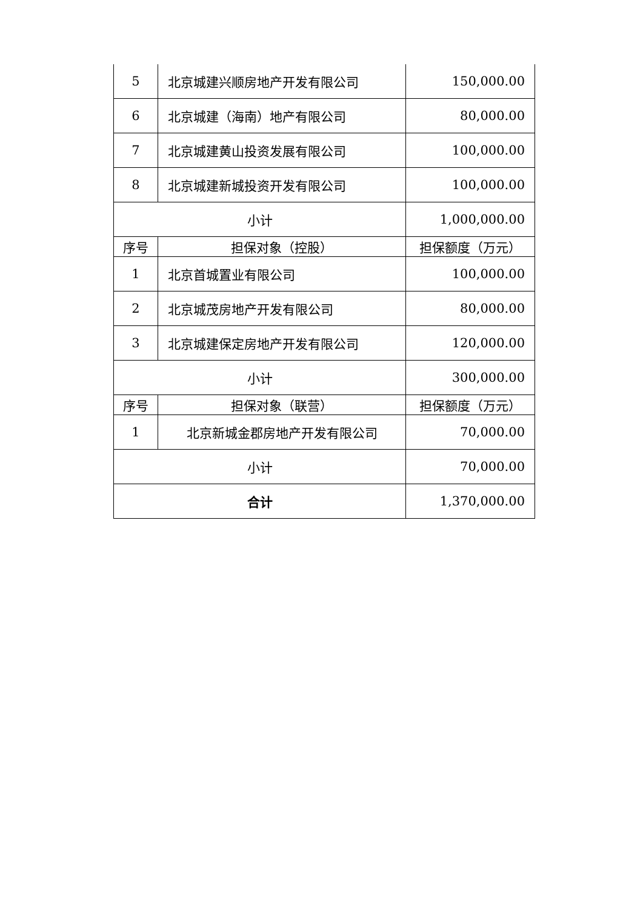| 5 | 北京城建兴顺房地产开发有限公司 | 150,000.00 |
| 6 | 北京城建（海南）地产有限公司 | 80,000.00 |
| 7 | 北京城建黄山投资发展有限公司 | 100,000.00 |
| 8 | 北京城建新城投资开发有限公司 | 100,000.00 |
| 小计 | | 1,000,000.00 |
| 序号 | 担保对象（控股） | 担保额度（万元） |
| 1 | 北京首城置业有限公司 | 100,000.00 |
| 2 | 北京城茂房地产开发有限公司 | 80,000.00 |
| 3 | 北京城建保定房地产开发有限公司 | 120,000.00 |
| 小计 | | 300,000.00 |
| 序号 | 担保对象（联营） | 担保额度（万元） |
| 1 | 北京新城金郡房地产开发有限公司 | 70,000.00 |
| 小计 | | 70,000.00 |
| 合计 | | 1,370,000.00 |